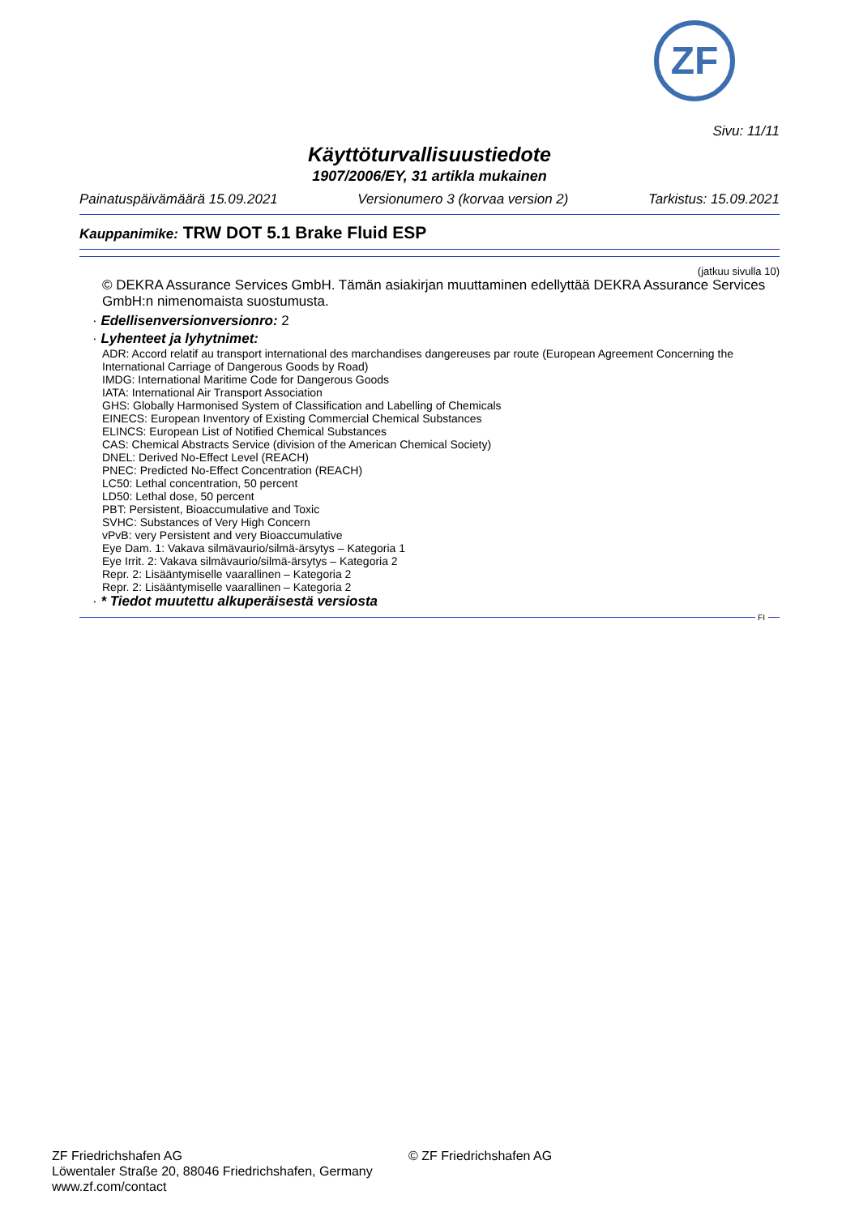ZF
Sivu: 11/11
Käyttöturvallisuustiedote
1907/2006/EY, 31 artikla mukainen
Painatuspäivämäärä 15.09.2021 Versionumero 3 (korvaa version 2) Tarkistus: 15.09.2021
Kauppanimike: TRW DOT 5.1 Brake Fluid ESP
(jatkuu sivulla 10)
© DEKRA Assurance Services GmbH. Tämän asiakirjan muuttaminen edellyttää DEKRA Assurance Services GmbH:n nimenomaista suostumusta.
· Edellisenversionversionro: 2
· Lyhenteet ja lyhytnimet:
ADR: Accord relatif au transport international des marchandises dangereuses par route (European Agreement Concerning the International Carriage of Dangerous Goods by Road)
IMDG: International Maritime Code for Dangerous Goods
IATA: International Air Transport Association
GHS: Globally Harmonised System of Classification and Labelling of Chemicals
EINECS: European Inventory of Existing Commercial Chemical Substances
ELINCS: European List of Notified Chemical Substances
CAS: Chemical Abstracts Service (division of the American Chemical Society)
DNEL: Derived No-Effect Level (REACH)
PNEC: Predicted No-Effect Concentration (REACH)
LC50: Lethal concentration, 50 percent
LD50: Lethal dose, 50 percent
PBT: Persistent, Bioaccumulative and Toxic
SVHC: Substances of Very High Concern
vPvB: very Persistent and very Bioaccumulative
Eye Dam. 1: Vakava silmävaurio/silmä-ärsytys – Kategoria 1
Eye Irrit. 2: Vakava silmävaurio/silmä-ärsytys – Kategoria 2
Repr. 2: Lisääntymiselle vaarallinen – Kategoria 2
Repr. 2: Lisääntymiselle vaarallinen – Kategoria 2
· * Tiedot muutettu alkuperäisestä versiosta
FI
ZF Friedrichshafen AG
Löwentaler Straße 20, 88046 Friedrichshafen, Germany
www.zf.com/contact
© ZF Friedrichshafen AG